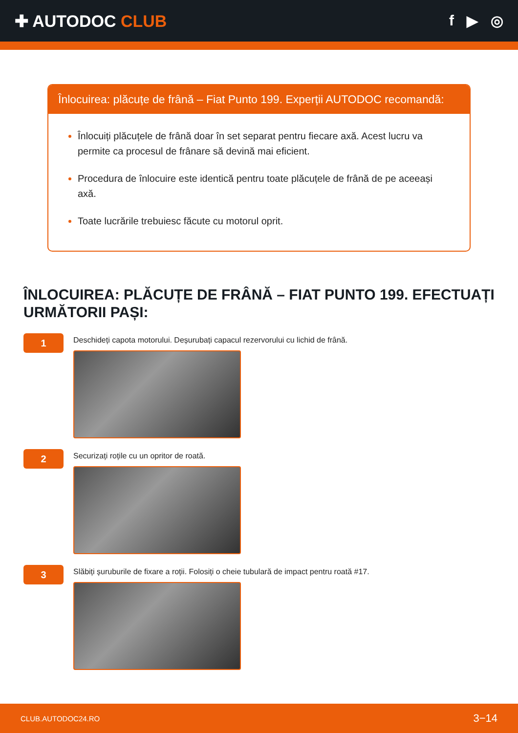✚ AUTODOC CLUB f ▶ ◎
Înlocuirea: plăcuțe de frână – Fiat Punto 199. Experții AUTODOC recomandă:
Înlocuiți plăcuțele de frână doar în set separat pentru fiecare axă. Acest lucru va permite ca procesul de frânare să devină mai eficient.
Procedura de înlocuire este identică pentru toate plăcuțele de frână de pe aceeași axă.
Toate lucrările trebuiesc făcute cu motorul oprit.
ÎNLOCUIREA: PLĂCUȚE DE FRÂNĂ – FIAT PUNTO 199. EFECTUAȚI URMĂTORII PAȘI:
1
Deschideți capota motorului. Deșurubați capacul rezervorului cu lichid de frână.
2
Securizați roțile cu un opritor de roată.
3
Slăbiți șuruburile de fixare a roții. Folosiți o cheie tubulară de impact pentru roată #17.
CLUB.AUTODOC24.RO 3−14